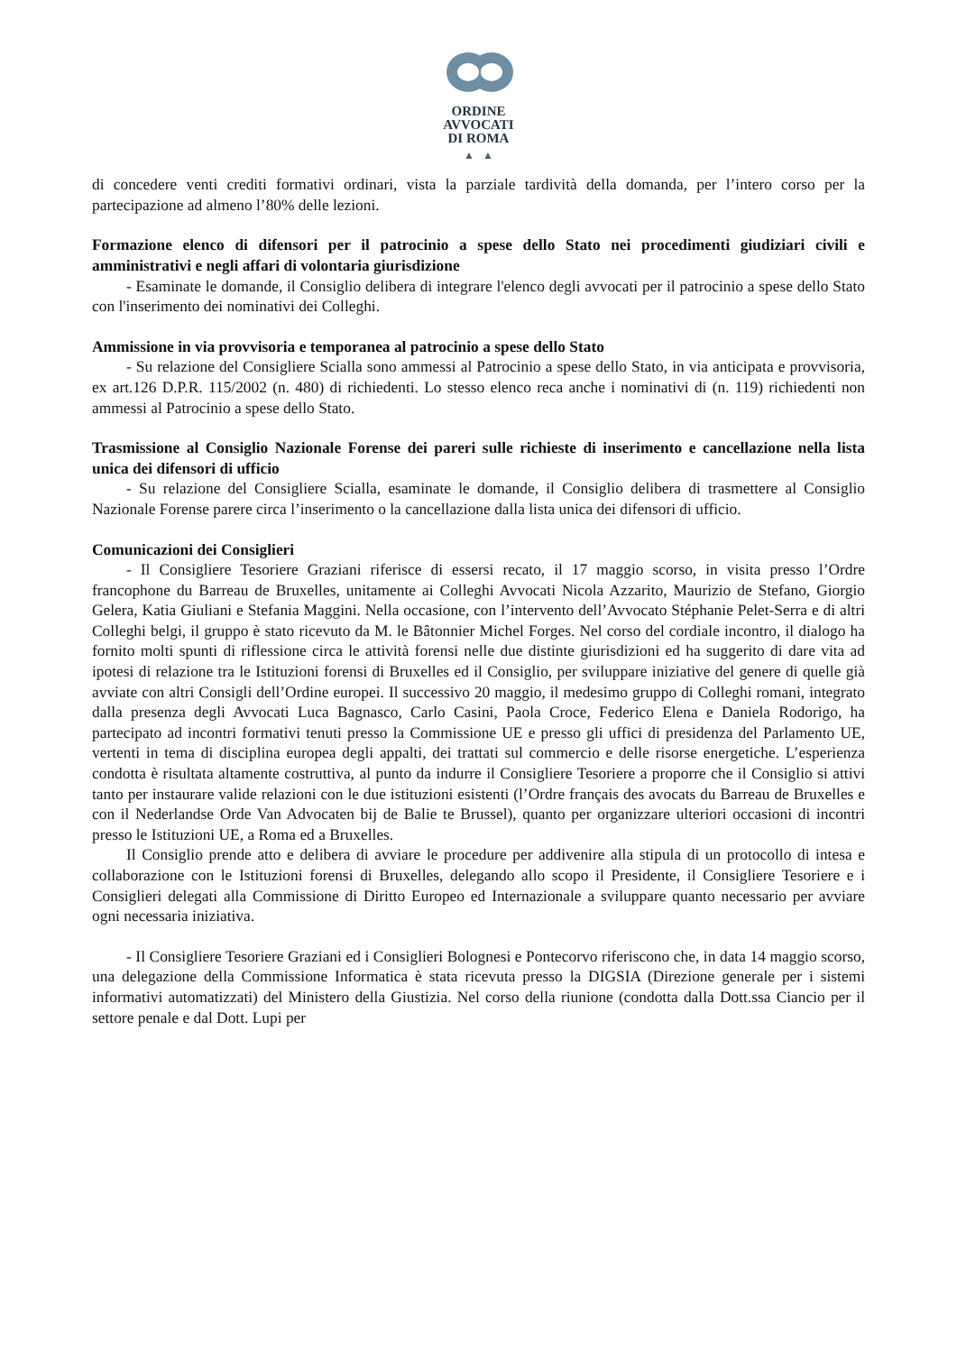ORDINE
AVVOCATI
DI ROMA
▲ ▲
di concedere venti crediti formativi ordinari, vista la parziale tardività della domanda, per l’intero corso per la partecipazione ad almeno l’80% delle lezioni.
Formazione elenco di difensori per il patrocinio a spese dello Stato nei procedimenti giudiziari civili e amministrativi e negli affari di volontaria giurisdizione
- Esaminate le domande, il Consiglio delibera di integrare l'elenco degli avvocati per il patrocinio a spese dello Stato con l'inserimento dei nominativi dei Colleghi.
Ammissione in via provvisoria e temporanea al patrocinio a spese dello Stato
- Su relazione del Consigliere Scialla sono ammessi al Patrocinio a spese dello Stato, in via anticipata e provvisoria, ex art.126 D.P.R. 115/2002 (n. 480) di richiedenti. Lo stesso elenco reca anche i nominativi di (n. 119) richiedenti non ammessi al Patrocinio a spese dello Stato.
Trasmissione al Consiglio Nazionale Forense dei pareri sulle richieste di inserimento e cancellazione nella lista unica dei difensori di ufficio
- Su relazione del Consigliere Scialla, esaminate le domande, il Consiglio delibera di trasmettere al Consiglio Nazionale Forense parere circa l’inserimento o la cancellazione dalla lista unica dei difensori di ufficio.
Comunicazioni dei Consiglieri
- Il Consigliere Tesoriere Graziani riferisce di essersi recato, il 17 maggio scorso, in visita presso l’Ordre francophone du Barreau de Bruxelles, unitamente ai Colleghi Avvocati Nicola Azzarito, Maurizio de Stefano, Giorgio Gelera, Katia Giuliani e Stefania Maggini. Nella occasione, con l’intervento dell’Avvocato Stéphanie Pelet-Serra e di altri Colleghi belgi, il gruppo è stato ricevuto da M. le Bâtonnier Michel Forges. Nel corso del cordiale incontro, il dialogo ha fornito molti spunti di riflessione circa le attività forensi nelle due distinte giurisdizioni ed ha suggerito di dare vita ad ipotesi di relazione tra le Istituzioni forensi di Bruxelles ed il Consiglio, per sviluppare iniziative del genere di quelle già avviate con altri Consigli dell’Ordine europei. Il successivo 20 maggio, il medesimo gruppo di Colleghi romani, integrato dalla presenza degli Avvocati Luca Bagnasco, Carlo Casini, Paola Croce, Federico Elena e Daniela Rodorigo, ha partecipato ad incontri formativi tenuti presso la Commissione UE e presso gli uffici di presidenza del Parlamento UE, vertenti in tema di disciplina europea degli appalti, dei trattati sul commercio e delle risorse energetiche. L’esperienza condotta è risultata altamente costruttiva, al punto da indurre il Consigliere Tesoriere a proporre che il Consiglio si attivi tanto per instaurare valide relazioni con le due istituzioni esistenti (l’Ordre français des avocats du Barreau de Bruxelles e con il Nederlandse Orde Van Advocaten bij de Balie te Brussel), quanto per organizzare ulteriori occasioni di incontri presso le Istituzioni UE, a Roma ed a Bruxelles.
Il Consiglio prende atto e delibera di avviare le procedure per addivenire alla stipula di un protocollo di intesa e collaborazione con le Istituzioni forensi di Bruxelles, delegando allo scopo il Presidente, il Consigliere Tesoriere e i Consiglieri delegati alla Commissione di Diritto Europeo ed Internazionale a sviluppare quanto necessario per avviare ogni necessaria iniziativa.
- Il Consigliere Tesoriere Graziani ed i Consiglieri Bolognesi e Pontecorvo riferiscono che, in data 14 maggio scorso, una delegazione della Commissione Informatica è stata ricevuta presso la DIGSIA (Direzione generale per i sistemi informativi automatizzati) del Ministero della Giustizia. Nel corso della riunione (condotta dalla Dott.ssa Ciancio per il settore penale e dal Dott. Lupi per